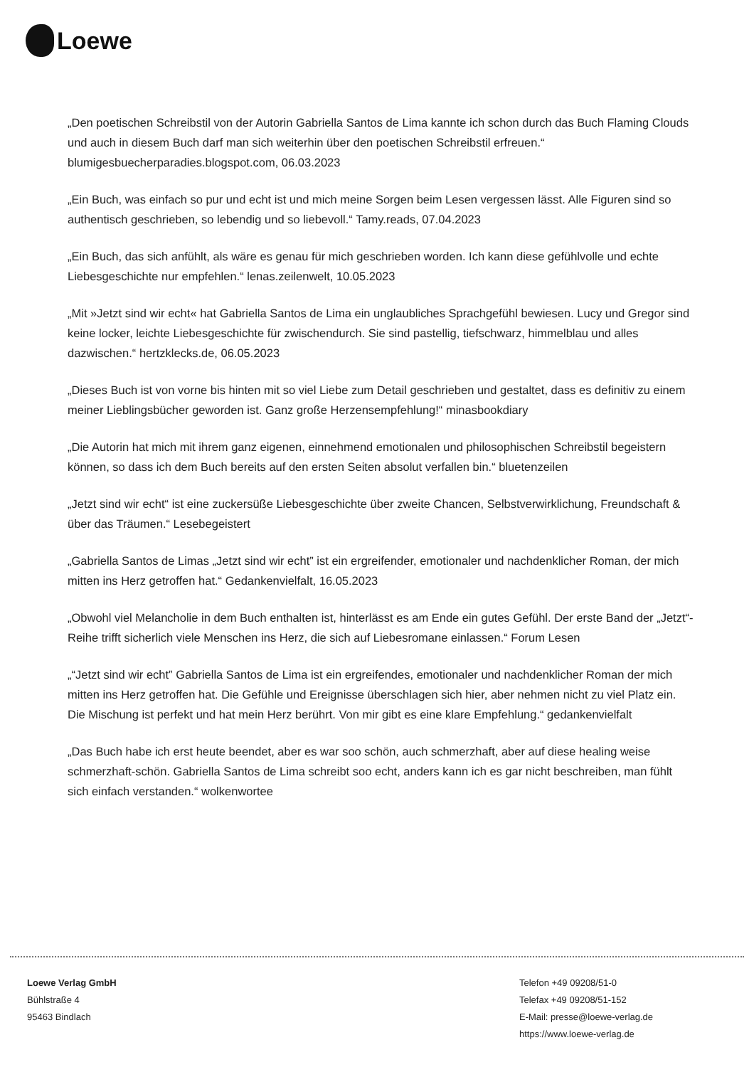Loewe
„Den poetischen Schreibstil von der Autorin Gabriella Santos de Lima kannte ich schon durch das Buch Flaming Clouds und auch in diesem Buch darf man sich weiterhin über den poetischen Schreibstil erfreuen.“ blumigesbuecherparadies.blogspot.com, 06.03.2023
„Ein Buch, was einfach so pur und echt ist und mich meine Sorgen beim Lesen vergessen lässt. Alle Figuren sind so authentisch geschrieben, so lebendig und so liebevoll.“ Tamy.reads, 07.04.2023
„Ein Buch, das sich anfühlt, als wäre es genau für mich geschrieben worden. Ich kann diese gefühlvolle und echte Liebesgeschichte nur empfehlen.“ lenas.zeilenwelt, 10.05.2023
„Mit »Jetzt sind wir echt« hat Gabriella Santos de Lima ein unglaubliches Sprachgefühl bewiesen. Lucy und Gregor sind keine locker, leichte Liebesgeschichte für zwischendurch. Sie sind pastellig, tiefschwarz, himmelblau und alles dazwischen.“ hertzklecks.de, 06.05.2023
„Dieses Buch ist von vorne bis hinten mit so viel Liebe zum Detail geschrieben und gestaltet, dass es definitiv zu einem meiner Lieblingsbücher geworden ist. Ganz große Herzensempfehlung!“ minasbookdiary
„Die Autorin hat mich mit ihrem ganz eigenen, einnehmend emotionalen und philosophischen Schreibstil begeistern können, so dass ich dem Buch bereits auf den ersten Seiten absolut verfallen bin.“ bluetenzeilen
„Jetzt sind wir echt“ ist eine zuckersüße Liebesgeschichte über zweite Chancen, Selbstverwirklichung, Freundschaft & über das Träumen.“ Lesebegeistert
„Gabriella Santos de Limas „Jetzt sind wir echt” ist ein ergreifender, emotionaler und nachdenklicher Roman, der mich mitten ins Herz getroffen hat.“ Gedankenvielfalt, 16.05.2023
„Obwohl viel Melancholie in dem Buch enthalten ist, hinterlässt es am Ende ein gutes Gefühl. Der erste Band der „Jetzt“-Reihe trifft sicherlich viele Menschen ins Herz, die sich auf Liebesromane einlassen.“ Forum Lesen
„“Jetzt sind wir echt” Gabriella Santos de Lima ist ein ergreifendes, emotionaler und nachdenklicher Roman der mich mitten ins Herz getroffen hat. Die Gefühle und Ereignisse überschlagen sich hier, aber nehmen nicht zu viel Platz ein. Die Mischung ist perfekt und hat mein Herz berührt. Von mir gibt es eine klare Empfehlung.“ gedankenvielfalt
„Das Buch habe ich erst heute beendet, aber es war soo schön, auch schmerzhaft, aber auf diese healing weise schmerzhaft-schön. Gabriella Santos de Lima schreibt soo echt, anders kann ich es gar nicht beschreiben, man fühlt sich einfach verstanden.“ wolkenwortee
Loewe Verlag GmbH
Bühlstraße 4
95463 Bindlach
Telefon +49 09208/51-0
Telefax +49 09208/51-152
E-Mail: presse@loewe-verlag.de
https://www.loewe-verlag.de